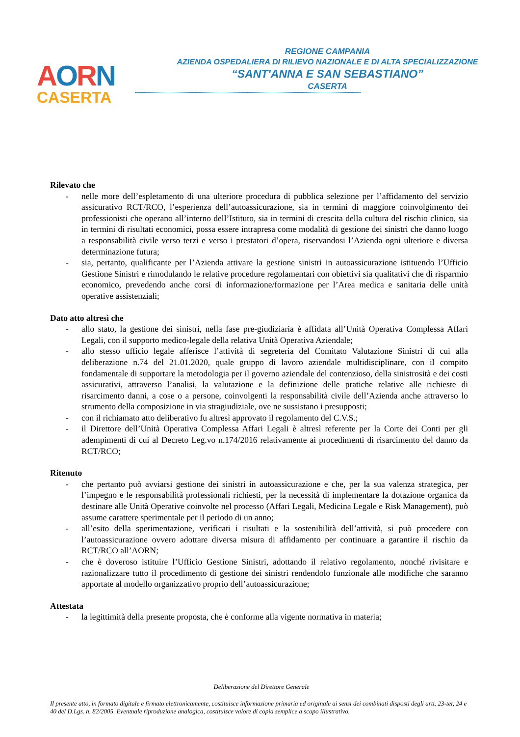AORN
CASERTA
REGIONE CAMPANIA
AZIENDA OSPEDALIERA DI RILIEVO NAZIONALE E DI ALTA SPECIALIZZAZIONE
“SANT'ANNA E SAN SEBASTIANO”
CASERTA
Rilevato che
- nelle more dell’espletamento di una ulteriore procedura di pubblica selezione per l’affidamento del servizio assicurativo RCT/RCO, l’esperienza dell’autoassicurazione, sia in termini di maggiore coinvolgimento dei professionisti che operano all’interno dell’Istituto, sia in termini di crescita della cultura del rischio clinico, sia in termini di risultati economici, possa essere intrapresa come modalità di gestione dei sinistri che danno luogo a responsabilità civile verso terzi e verso i prestatori d’opera, riservandosi l’Azienda ogni ulteriore e diversa determinazione futura;
- sia, pertanto, qualificante per l’Azienda attivare la gestione sinistri in autoassicurazione istituendo l’Ufficio Gestione Sinistri e rimodulando le relative procedure regolamentari con obiettivi sia qualitativi che di risparmio economico, prevedendo anche corsi di informazione/formazione per l’Area medica e sanitaria delle unità operative assistenziali;
Dato atto altresì che
- allo stato, la gestione dei sinistri, nella fase pre-giudiziaria è affidata all’Unità Operativa Complessa Affari Legali, con il supporto medico-legale della relativa Unità Operativa Aziendale;
- allo stesso ufficio legale afferisce l’attività di segreteria del Comitato Valutazione Sinistri di cui alla deliberazione n.74 del 21.01.2020, quale gruppo di lavoro aziendale multidisciplinare, con il compito fondamentale di supportare la metodologia per il governo aziendale del contenzioso, della sinistrosità e dei costi assicurativi, attraverso l’analisi, la valutazione e la definizione delle pratiche relative alle richieste di risarcimento danni, a cose o a persone, coinvolgenti la responsabilità civile dell’Azienda anche attraverso lo strumento della composizione in via stragiudiziale, ove ne sussistano i presupposti;
- con il richiamato atto deliberativo fu altresì approvato il regolamento del C.V.S.;
- il Direttore dell’Unità Operativa Complessa Affari Legali è altresì referente per la Corte dei Conti per gli adempimenti di cui al Decreto Leg.vo n.174/2016 relativamente ai procedimenti di risarcimento del danno da RCT/RCO;
Ritenuto
- che pertanto può avviarsi gestione dei sinistri in autoassicurazione e che, per la sua valenza strategica, per l’impegno e le responsabilità professionali richiesti, per la necessità di implementare la dotazione organica da destinare alle Unità Operative coinvolte nel processo (Affari Legali, Medicina Legale e Risk Management), può assume carattere sperimentale per il periodo di un anno;
- all’esito della sperimentazione, verificati i risultati e la sostenibilità dell’attività, si può procedere con l’autoassicurazione ovvero adottare diversa misura di affidamento per continuare a garantire il rischio da RCT/RCO all’AORN;
- che è doveroso istituire l’Ufficio Gestione Sinistri, adottando il relativo regolamento, nonché rivisitare e razionalizzare tutto il procedimento di gestione dei sinistri rendendolo funzionale alle modifiche che saranno apportate al modello organizzativo proprio dell’autoassicurazione;
Attestata
- la legittimità della presente proposta, che è conforme alla vigente normativa in materia;
Deliberazione del Direttore Generale
Il presente atto, in formato digitale e firmato elettronicamente, costituisce informazione primaria ed originale ai sensi dei combinati disposti degli artt. 23-ter, 24 e 40 del D.Lgs. n. 82/2005. Eventuale riproduzione analogica, costituisce valore di copia semplice a scopo illustrativo.